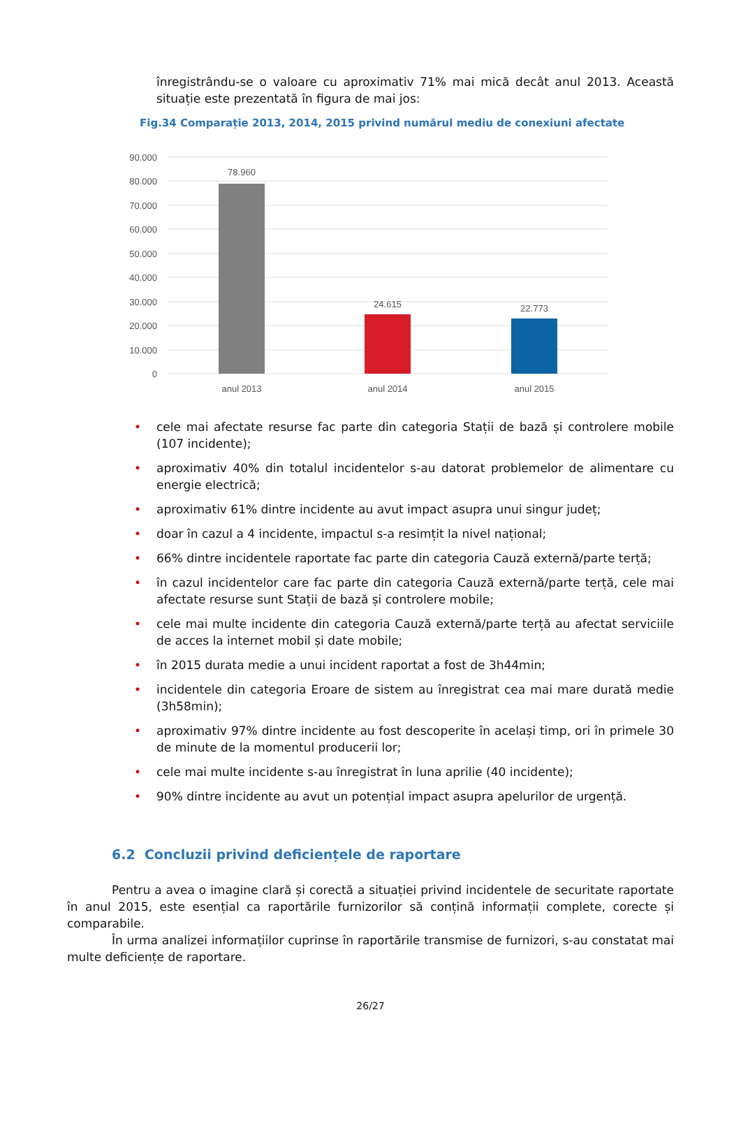înregistrându-se o valoare cu aproximativ 71% mai mică decât anul 2013. Această situație este prezentată în figura de mai jos:
Fig.34 Comparație 2013, 2014, 2015 privind numărul mediu de conexiuni afectate
90.000
80.000
70.000
60.000
50.000
40.000
30.000
20.000
10.000
0
78.960
24.615
22.773
anul 2013
anul 2014
anul 2015
• cele mai afectate resurse fac parte din categoria Stații de bază și controlere mobile (107 incidente);
• aproximativ 40% din totalul incidentelor s-au datorat problemelor de alimentare cu energie electrică;
• aproximativ 61% dintre incidente au avut impact asupra unui singur județ;
• doar în cazul a 4 incidente, impactul s-a resimțit la nivel național;
• 66% dintre incidentele raportate fac parte din categoria Cauză externă/parte terță;
• în cazul incidentelor care fac parte din categoria Cauză externă/parte terță, cele mai afectate resurse sunt Stații de bază și controlere mobile;
• cele mai multe incidente din categoria Cauză externă/parte terță au afectat serviciile de acces la internet mobil și date mobile;
• în 2015 durata medie a unui incident raportat a fost de 3h44min;
• incidentele din categoria Eroare de sistem au înregistrat cea mai mare durată medie (3h58min);
• aproximativ 97% dintre incidente au fost descoperite în același timp, ori în primele 30 de minute de la momentul producerii lor;
• cele mai multe incidente s-au înregistrat în luna aprilie (40 incidente);
• 90% dintre incidente au avut un potențial impact asupra apelurilor de urgență.
6.2 Concluzii privind deficiențele de raportare
Pentru a avea o imagine clară și corectă a situației privind incidentele de securitate raportate în anul 2015, este esențial ca raportările furnizorilor să conțină informații complete, corecte și comparabile.
În urma analizei informațiilor cuprinse în raportările transmise de furnizori, s-au constatat mai multe deficiențe de raportare.
26/27